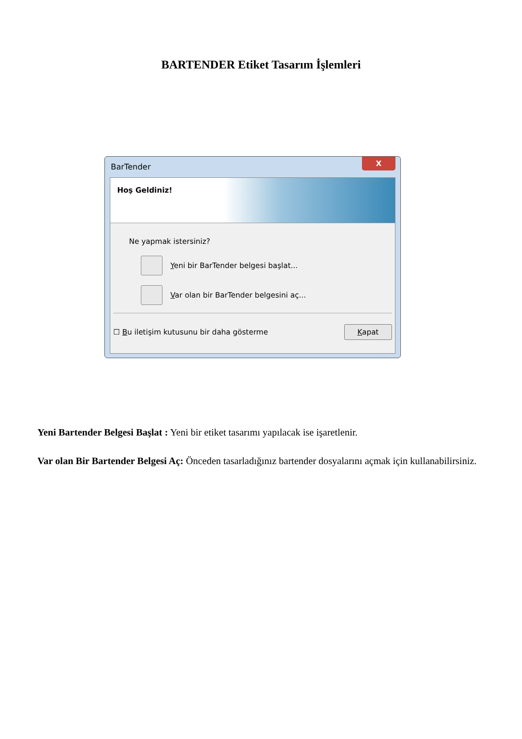BARTENDER Etiket Tasarım İşlemleri
BarTender
X
Hoş Geldiniz!
Ne yapmak istersiniz?
Yeni bir BarTender belgesi başlat...
Var olan bir BarTender belgesini aç...
☐ Bu iletişim kutusunu bir daha gösterme Kapat
Yeni Bartender Belgesi Başlat : Yeni bir etiket tasarımı yapılacak ise işaretlenir.
Var olan Bir Bartender Belgesi Aç: Önceden tasarladığınız bartender dosyalarını açmak için kullanabilirsiniz.